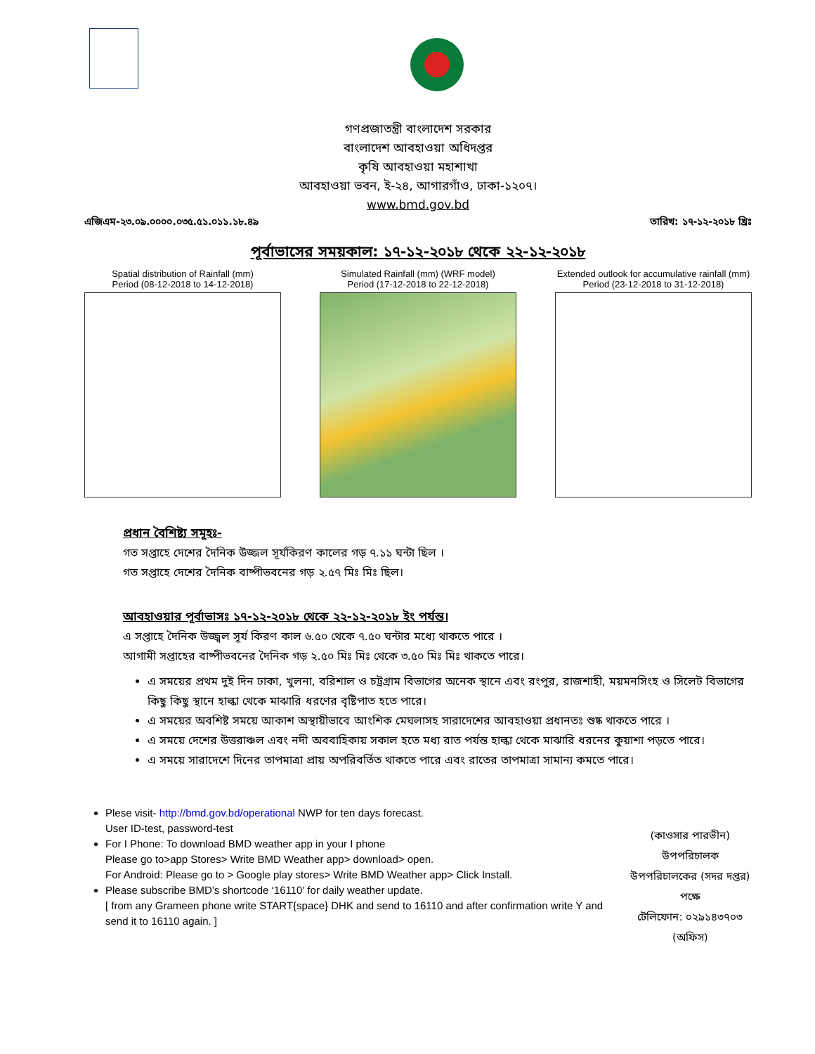গণপ্রজাতন্ত্রী বাংলাদেশ সরকার
বাংলাদেশ আবহাওয়া অধিদপ্তর
কৃষি আবহাওয়া মহাশাখা
আবহাওয়া ভবন, ই-২৪, আগারগাঁও, ঢাকা-১২০৭।
www.bmd.gov.bd
এজিএম-২৩.০৯.০০০০.০৩৫.৫১.০১১.১৮.৪৯ তারিখ: ১৭-১২-২০১৮ খ্রিঃ
পূর্বাভাসের সময়কাল: ১৭-১২-২০১৮ থেকে ২২-১২-২০১৮
Spatial distribution of Rainfall (mm)
Period (08-12-2018 to 14-12-2018)
Simulated Rainfall (mm) (WRF model)
Period (17-12-2018 to 22-12-2018)
Extended outlook for accumulative rainfall (mm)
Period (23-12-2018 to 31-12-2018)
প্রধান বৈশিষ্ট্য সমূহঃ-
গত সপ্তাহে দেশের দৈনিক উজ্জল সূর্যকিরণ কালের গড় ৭.১১ ঘন্টা ছিল ।
গত সপ্তাহে দেশের দৈনিক বাষ্পীভবনের গড় ২.৫৭ মিঃ মিঃ ছিল।
আবহাওয়ার পূর্বাভাসঃ ১৭-১২-২০১৮ থেকে ২২-১২-২০১৮ ইং পর্যন্ত।
এ সপ্তাহে দৈনিক উজ্জ্বল সূর্য কিরণ কাল ৬.৫০ থেকে ৭.৫০ ঘন্টার মধ্যে থাকতে পারে ।
আগামী সপ্তাহের বাষ্পীভবনের দৈনিক গড় ২.৫০ মিঃ মিঃ থেকে ৩.৫০ মিঃ মিঃ থাকতে পারে।
এ সময়ের প্রথম দুই দিন ঢাকা, খুলনা, বরিশাল ও চট্রগ্রাম বিভাগের অনেক স্থানে এবং রংপুর, রাজশাহী, ময়মনসিংহ ও সিলেট বিভাগের কিছু কিছু স্থানে হাল্কা থেকে মাঝারি ধরণের বৃষ্টিপাত হতে পারে।
এ সময়ের অবশিষ্ট সময়ে আকাশ অস্থায়ীভাবে আংশিক মেঘলাসহ সারাদেশের আবহাওয়া প্রধানতঃ শুষ্ক থাকতে পারে ।
এ সময়ে দেশের উত্তরাঞ্চল এবং নদী অববাহিকায় সকাল হতে মধ্য রাত পর্যন্ত হাল্কা থেকে মাঝারি ধরনের কুয়াশা পড়তে পারে।
এ সময়ে সারাদেশে দিনের তাপমাত্রা প্রায় অপরিবর্তিত থাকতে পারে এবং রাতের তাপমাত্রা সামান্য কমতে পারে।
Plese visit- http://bmd.gov.bd/operational NWP for ten days forecast.
User ID-test, password-test
For I Phone: To download BMD weather app in your I phone
Please go to>app Stores> Write BMD Weather app> download> open.
For Android: Please go to > Google play stores> Write BMD Weather app> Click Install.
Please subscribe BMD’s shortcode ‘16110’ for daily weather update.
[ from any Grameen phone write START{space} DHK and send to 16110 and after confirmation write Y and send it to 16110 again. ]
(কাওসার পারভীন)
উপপরিচালক
উপপরিচালকের (সদর দপ্তর) পক্ষে
টেলিফোন: ০২৯১৪৩৭০৩ (অফিস)